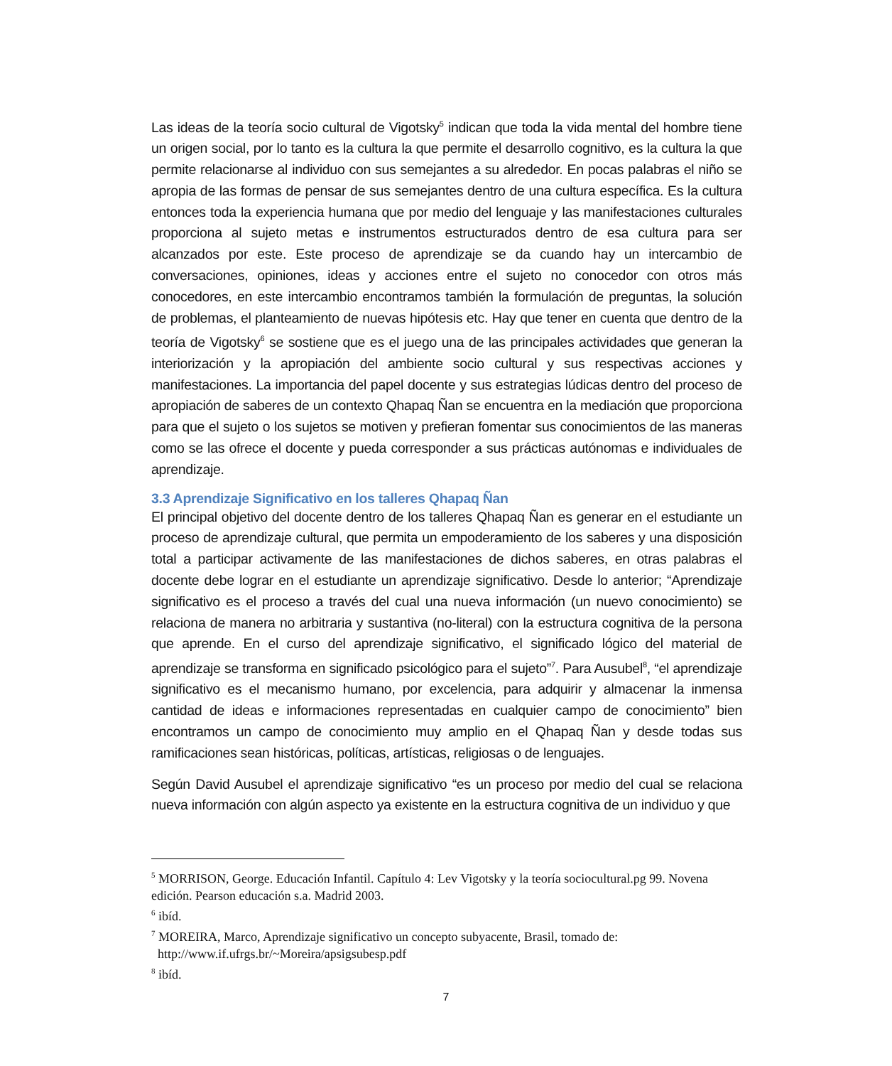Las ideas de la teoría socio cultural de Vigotsky<sup>5</sup> indican que toda la vida mental del hombre tiene un origen social, por lo tanto es la cultura la que permite el desarrollo cognitivo, es la cultura la que permite relacionarse al individuo con sus semejantes a su alrededor. En pocas palabras el niño se apropia de las formas de pensar de sus semejantes dentro de una cultura específica. Es la cultura entonces toda la experiencia humana que por medio del lenguaje y las manifestaciones culturales proporciona al sujeto metas e instrumentos estructurados dentro de esa cultura para ser alcanzados por este. Este proceso de aprendizaje se da cuando hay un intercambio de conversaciones, opiniones, ideas y acciones entre el sujeto no conocedor con otros más conocedores, en este intercambio encontramos también la formulación de preguntas, la solución de problemas, el planteamiento de nuevas hipótesis etc. Hay que tener en cuenta que dentro de la teoría de Vigotsky<sup>6</sup> se sostiene que es el juego una de las principales actividades que generan la interiorización y la apropiación del ambiente socio cultural y sus respectivas acciones y manifestaciones. La importancia del papel docente y sus estrategias lúdicas dentro del proceso de apropiación de saberes de un contexto Qhapaq Ñan se encuentra en la mediación que proporciona para que el sujeto o los sujetos se motiven y prefieran fomentar sus conocimientos de las maneras como se las ofrece el docente y pueda corresponder a sus prácticas autónomas e individuales de aprendizaje.
3.3 Aprendizaje Significativo en los talleres Qhapaq Ñan
El principal objetivo del docente dentro de los talleres Qhapaq Ñan es generar en el estudiante un proceso de aprendizaje cultural, que permita un empoderamiento de los saberes y una disposición total a participar activamente de las manifestaciones de dichos saberes, en otras palabras el docente debe lograr en el estudiante un aprendizaje significativo. Desde lo anterior; “Aprendizaje significativo es el proceso a través del cual una nueva información (un nuevo conocimiento) se relaciona de manera no arbitraria y sustantiva (no-literal) con la estructura cognitiva de la persona que aprende. En el curso del aprendizaje significativo, el significado lógico del material de aprendizaje se transforma en significado psicológico para el sujeto”<sup>7</sup>. Para Ausubel<sup>8</sup>, “el aprendizaje significativo es el mecanismo humano, por excelencia, para adquirir y almacenar la inmensa cantidad de ideas e informaciones representadas en cualquier campo de conocimiento” bien encontramos un campo de conocimiento muy amplio en el Qhapaq Ñan y desde todas sus ramificaciones sean históricas, políticas, artísticas, religiosas o de lenguajes.
Según David Ausubel el aprendizaje significativo “es un proceso por medio del cual se relaciona nueva información con algún aspecto ya existente en la estructura cognitiva de un individuo y que
<sup>5</sup> MORRISON, George. Educación Infantil. Capítulo 4: Lev Vigotsky y la teoría sociocultural.pg 99. Novena edición. Pearson educación s.a. Madrid 2003.
<sup>6</sup> ibíd.
<sup>7</sup> MOREIRA, Marco, Aprendizaje significativo un concepto subyacente, Brasil, tomado de:
http://www.if.ufrgs.br/~Moreira/apsigsubesp.pdf
<sup>8</sup> ibíd.
7